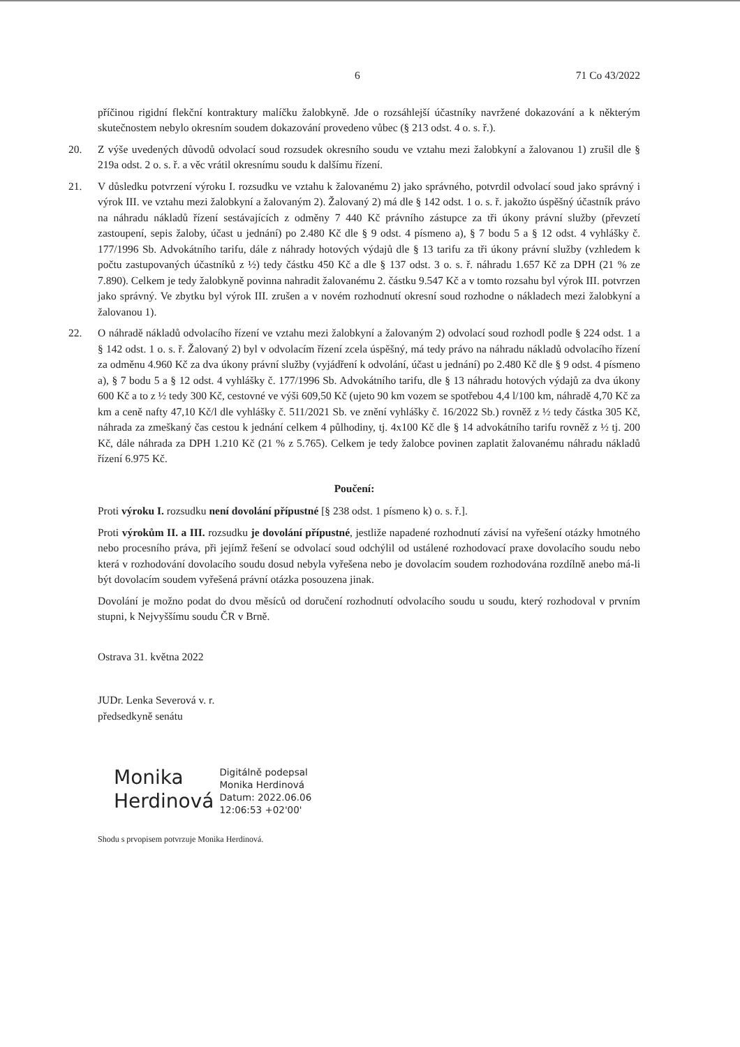6 71 Co 43/2022
příčinou rigidní flekční kontraktury malíčku žalobkyně. Jde o rozsáhlejší účastníky navržené dokazování a k některým skutečnostem nebylo okresním soudem dokazování provedeno vůbec (§ 213 odst. 4 o. s. ř.).
20. Z výše uvedených důvodů odvolací soud rozsudek okresního soudu ve vztahu mezi žalobkyní a žalovanou 1) zrušil dle § 219a odst. 2 o. s. ř. a věc vrátil okresnímu soudu k dalšímu řízení.
21. V důsledku potvrzení výroku I. rozsudku ve vztahu k žalovanému 2) jako správného, potvrdil odvolací soud jako správný i výrok III. ve vztahu mezi žalobkyní a žalovaným 2). Žalovaný 2) má dle § 142 odst. 1 o. s. ř. jakožto úspěšný účastník právo na náhradu nákladů řízení sestávajících z odměny 7 440 Kč právního zástupce za tři úkony právní služby (převzetí zastoupení, sepis žaloby, účast u jednání) po 2.480 Kč dle § 9 odst. 4 písmeno a), § 7 bodu 5 a § 12 odst. 4 vyhlášky č. 177/1996 Sb. Advokátního tarifu, dále z náhrady hotových výdajů dle § 13 tarifu za tři úkony právní služby (vzhledem k počtu zastupovaných účastníků z ½) tedy částku 450 Kč a dle § 137 odst. 3 o. s. ř. náhradu 1.657 Kč za DPH (21 % ze 7.890). Celkem je tedy žalobkyně povinna nahradit žalovanému 2. částku 9.547 Kč a v tomto rozsahu byl výrok III. potvrzen jako správný. Ve zbytku byl výrok III. zrušen a v novém rozhodnutí okresní soud rozhodne o nákladech mezi žalobkyní a žalovanou 1).
22. O náhradě nákladů odvolacího řízení ve vztahu mezi žalobkyní a žalovaným 2) odvolací soud rozhodl podle § 224 odst. 1 a § 142 odst. 1 o. s. ř. Žalovaný 2) byl v odvolacím řízení zcela úspěšný, má tedy právo na náhradu nákladů odvolacího řízení za odměnu 4.960 Kč za dva úkony právní služby (vyjádření k odvolání, účast u jednání) po 2.480 Kč dle § 9 odst. 4 písmeno a), § 7 bodu 5 a § 12 odst. 4 vyhlášky č. 177/1996 Sb. Advokátního tarifu, dle § 13 náhradu hotových výdajů za dva úkony 600 Kč a to z ½ tedy 300 Kč, cestovné ve výši 609,50 Kč (ujeto 90 km vozem se spotřebou 4,4 l/100 km, náhradě 4,70 Kč za km a ceně nafty 47,10 Kč/l dle vyhlášky č. 511/2021 Sb. ve znění vyhlášky č. 16/2022 Sb.) rovněž z ½ tedy částka 305 Kč, náhrada za zmeškaný čas cestou k jednání celkem 4 půlhodiny, tj. 4x100 Kč dle § 14 advokátního tarifu rovněž z ½ tj. 200 Kč, dále náhrada za DPH 1.210 Kč (21 % z 5.765). Celkem je tedy žalobce povinen zaplatit žalovanému náhradu nákladů řízení 6.975 Kč.
Poučení:
Proti výroku I. rozsudku není dovolání přípustné [§ 238 odst. 1 písmeno k) o. s. ř.].
Proti výrokům II. a III. rozsudku je dovolání přípustné, jestliže napadené rozhodnutí závisí na vyřešení otázky hmotného nebo procesního práva, při jejímž řešení se odvolací soud odchýlil od ustálené rozhodovací praxe dovolacího soudu nebo která v rozhodování dovolacího soudu dosud nebyla vyřešena nebo je dovolacím soudem rozhodována rozdílně anebo má-li být dovolacím soudem vyřešená právní otázka posouzena jinak.
Dovolání je možno podat do dvou měsíců od doručení rozhodnutí odvolacího soudu u soudu, který rozhodoval v prvním stupni, k Nejvyššímu soudu ČR v Brně.
Ostrava 31. května 2022
JUDr. Lenka Severová v. r.
předsedkyně senátu
Monika
Herdinová
Digitálně podepsal
Monika Herdinová
Datum: 2022.06.06
12:06:53 +02'00'
Shodu s prvopisem potvrzuje Monika Herdinová.